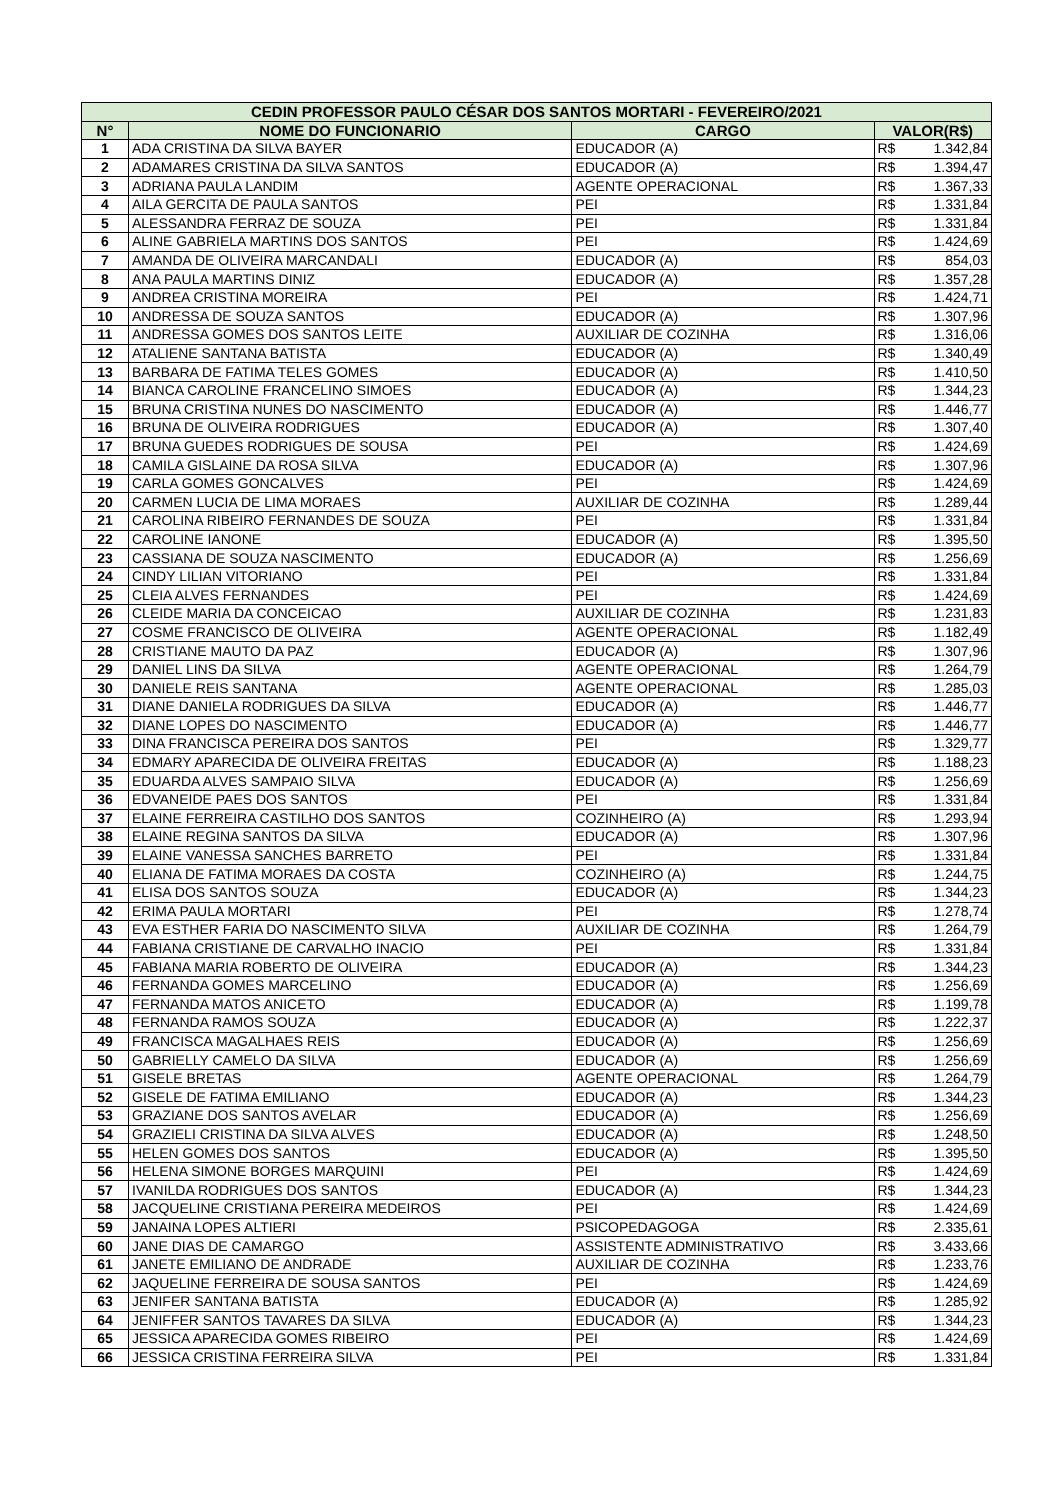| CEDIN PROFESSOR PAULO CÉSAR DOS SANTOS MORTARI - FEVEREIRO/2021 | | | | |
| --- | --- | --- | --- | --- |
| N° | NOME DO FUNCIONARIO | CARGO | VALOR(R$) | |
| 1 | ADA CRISTINA DA SILVA BAYER | EDUCADOR (A) | R$ | 1.342,84 |
| 2 | ADAMARES CRISTINA DA SILVA SANTOS | EDUCADOR (A) | R$ | 1.394,47 |
| 3 | ADRIANA PAULA LANDIM | AGENTE OPERACIONAL | R$ | 1.367,33 |
| 4 | AILA GERCITA DE PAULA SANTOS | PEI | R$ | 1.331,84 |
| 5 | ALESSANDRA FERRAZ DE SOUZA | PEI | R$ | 1.331,84 |
| 6 | ALINE GABRIELA MARTINS DOS SANTOS | PEI | R$ | 1.424,69 |
| 7 | AMANDA DE OLIVEIRA MARCANDALI | EDUCADOR (A) | R$ | 854,03 |
| 8 | ANA PAULA MARTINS DINIZ | EDUCADOR (A) | R$ | 1.357,28 |
| 9 | ANDREA CRISTINA MOREIRA | PEI | R$ | 1.424,71 |
| 10 | ANDRESSA DE SOUZA SANTOS | EDUCADOR (A) | R$ | 1.307,96 |
| 11 | ANDRESSA GOMES DOS SANTOS LEITE | AUXILIAR DE COZINHA | R$ | 1.316,06 |
| 12 | ATALIENE SANTANA BATISTA | EDUCADOR (A) | R$ | 1.340,49 |
| 13 | BARBARA DE FATIMA TELES GOMES | EDUCADOR (A) | R$ | 1.410,50 |
| 14 | BIANCA CAROLINE FRANCELINO SIMOES | EDUCADOR (A) | R$ | 1.344,23 |
| 15 | BRUNA CRISTINA NUNES DO NASCIMENTO | EDUCADOR (A) | R$ | 1.446,77 |
| 16 | BRUNA DE OLIVEIRA RODRIGUES | EDUCADOR (A) | R$ | 1.307,40 |
| 17 | BRUNA GUEDES RODRIGUES DE SOUSA | PEI | R$ | 1.424,69 |
| 18 | CAMILA GISLAINE DA ROSA SILVA | EDUCADOR (A) | R$ | 1.307,96 |
| 19 | CARLA GOMES GONCALVES | PEI | R$ | 1.424,69 |
| 20 | CARMEN LUCIA DE LIMA MORAES | AUXILIAR DE COZINHA | R$ | 1.289,44 |
| 21 | CAROLINA RIBEIRO FERNANDES DE SOUZA | PEI | R$ | 1.331,84 |
| 22 | CAROLINE IANONE | EDUCADOR (A) | R$ | 1.395,50 |
| 23 | CASSIANA DE SOUZA NASCIMENTO | EDUCADOR (A) | R$ | 1.256,69 |
| 24 | CINDY LILIAN VITORIANO | PEI | R$ | 1.331,84 |
| 25 | CLEIA ALVES FERNANDES | PEI | R$ | 1.424,69 |
| 26 | CLEIDE MARIA DA CONCEICAO | AUXILIAR DE COZINHA | R$ | 1.231,83 |
| 27 | COSME FRANCISCO DE OLIVEIRA | AGENTE OPERACIONAL | R$ | 1.182,49 |
| 28 | CRISTIANE MAUTO DA PAZ | EDUCADOR (A) | R$ | 1.307,96 |
| 29 | DANIEL LINS DA SILVA | AGENTE OPERACIONAL | R$ | 1.264,79 |
| 30 | DANIELE REIS SANTANA | AGENTE OPERACIONAL | R$ | 1.285,03 |
| 31 | DIANE DANIELA RODRIGUES DA SILVA | EDUCADOR (A) | R$ | 1.446,77 |
| 32 | DIANE LOPES DO NASCIMENTO | EDUCADOR (A) | R$ | 1.446,77 |
| 33 | DINA FRANCISCA PEREIRA DOS SANTOS | PEI | R$ | 1.329,77 |
| 34 | EDMARY APARECIDA DE OLIVEIRA FREITAS | EDUCADOR (A) | R$ | 1.188,23 |
| 35 | EDUARDA ALVES SAMPAIO SILVA | EDUCADOR (A) | R$ | 1.256,69 |
| 36 | EDVANEIDE PAES DOS SANTOS | PEI | R$ | 1.331,84 |
| 37 | ELAINE FERREIRA CASTILHO DOS SANTOS | COZINHEIRO (A) | R$ | 1.293,94 |
| 38 | ELAINE REGINA SANTOS DA SILVA | EDUCADOR (A) | R$ | 1.307,96 |
| 39 | ELAINE VANESSA SANCHES BARRETO | PEI | R$ | 1.331,84 |
| 40 | ELIANA DE FATIMA MORAES DA COSTA | COZINHEIRO (A) | R$ | 1.244,75 |
| 41 | ELISA DOS SANTOS SOUZA | EDUCADOR (A) | R$ | 1.344,23 |
| 42 | ERIMA PAULA MORTARI | PEI | R$ | 1.278,74 |
| 43 | EVA ESTHER FARIA DO NASCIMENTO SILVA | AUXILIAR DE COZINHA | R$ | 1.264,79 |
| 44 | FABIANA CRISTIANE DE CARVALHO INACIO | PEI | R$ | 1.331,84 |
| 45 | FABIANA MARIA ROBERTO DE OLIVEIRA | EDUCADOR (A) | R$ | 1.344,23 |
| 46 | FERNANDA GOMES MARCELINO | EDUCADOR (A) | R$ | 1.256,69 |
| 47 | FERNANDA MATOS ANICETO | EDUCADOR (A) | R$ | 1.199,78 |
| 48 | FERNANDA RAMOS SOUZA | EDUCADOR (A) | R$ | 1.222,37 |
| 49 | FRANCISCA MAGALHAES REIS | EDUCADOR (A) | R$ | 1.256,69 |
| 50 | GABRIELLY CAMELO DA SILVA | EDUCADOR (A) | R$ | 1.256,69 |
| 51 | GISELE BRETAS | AGENTE OPERACIONAL | R$ | 1.264,79 |
| 52 | GISELE DE FATIMA EMILIANO | EDUCADOR (A) | R$ | 1.344,23 |
| 53 | GRAZIANE DOS SANTOS AVELAR | EDUCADOR (A) | R$ | 1.256,69 |
| 54 | GRAZIELI CRISTINA DA SILVA ALVES | EDUCADOR (A) | R$ | 1.248,50 |
| 55 | HELEN GOMES DOS SANTOS | EDUCADOR (A) | R$ | 1.395,50 |
| 56 | HELENA SIMONE BORGES MARQUINI | PEI | R$ | 1.424,69 |
| 57 | IVANILDA RODRIGUES DOS SANTOS | EDUCADOR (A) | R$ | 1.344,23 |
| 58 | JACQUELINE CRISTIANA PEREIRA MEDEIROS | PEI | R$ | 1.424,69 |
| 59 | JANAINA LOPES ALTIERI | PSICOPEDAGOGA | R$ | 2.335,61 |
| 60 | JANE DIAS DE CAMARGO | ASSISTENTE ADMINISTRATIVO | R$ | 3.433,66 |
| 61 | JANETE EMILIANO DE ANDRADE | AUXILIAR DE COZINHA | R$ | 1.233,76 |
| 62 | JAQUELINE FERREIRA DE SOUSA SANTOS | PEI | R$ | 1.424,69 |
| 63 | JENIFER SANTANA BATISTA | EDUCADOR (A) | R$ | 1.285,92 |
| 64 | JENIFFER SANTOS TAVARES DA SILVA | EDUCADOR (A) | R$ | 1.344,23 |
| 65 | JESSICA APARECIDA GOMES RIBEIRO | PEI | R$ | 1.424,69 |
| 66 | JESSICA CRISTINA FERREIRA SILVA | PEI | R$ | 1.331,84 |